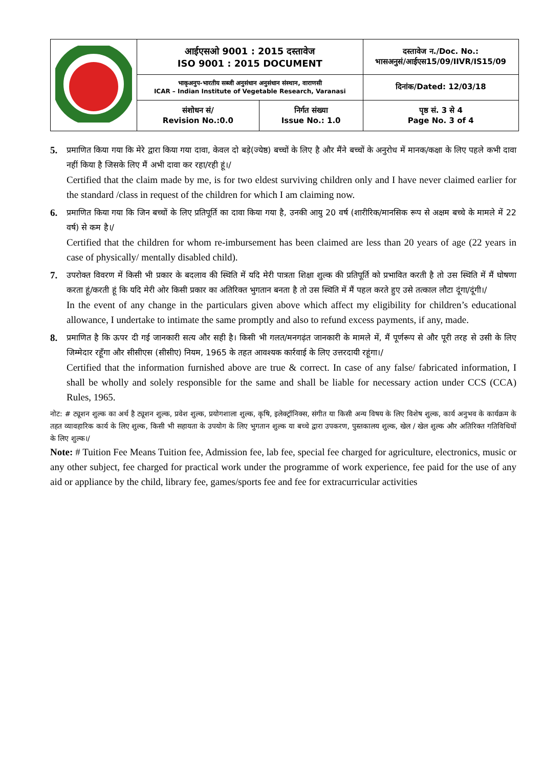| | आईएसओ 9001 : 2015 दस्तावेज ISO 9001 : 2015 DOCUMENT | | दस्तावेज न./Doc. No.: भासअनुसं/आईएस15/09/IIVR/IS15/09 |
| | भाकृअनुप-भारतीय सब्जी अनुसंधान अनुसंधान संस्थान, वाराणसी ICAR – Indian Institute of Vegetable Research, Varanasi | | दिनांक/Dated: 12/03/18 |
| | संशोधन सं/ Revision No.:0.0 | निर्गत संख्या Issue No.: 1.0 | पृष्ठ सं. 3 से 4 Page No. 3 of 4 |
5.
प्रमाणित किया गया कि मेरे द्वारा किया गया दावा, केवल दो बड़े(ज्येष्ठ) बच्चों के लिए है और मैंने बच्चों के अनुरोध में मानक/कक्षा के लिए पहले कभी दावा नहीं किया है जिसके लिए मैं अभी दावा कर रहा/रही हूं।/
Certified that the claim made by me, is for two eldest surviving children only and I have never claimed earlier for the standard /class in request of the children for which I am claiming now.
6.
प्रमाणित किया गया कि जिन बच्चों के लिए प्रतिपूर्ति का दावा किया गया है, उनकी आयु 20 वर्ष (शारीरिक/मानसिक रूप से अक्षम बच्चे के मामले में 22 वर्ष) से कम है।/
Certified that the children for whom re-imbursement has been claimed are less than 20 years of age (22 years in case of physically/ mentally disabled child).
7.
उपरोक्त विवरण में किसी भी प्रकार के बदलाव की स्थिति में यदि मेरी पात्रता शिक्षा शुल्क की प्रतिपूर्ति को प्रभावित करती है तो उस स्थिति में मैं घोषणा करता हूं/करती हूं कि यदि मेरी ओर किसी प्रकार का अतिरिक्त भुगतान बनता है तो उस स्थिति में मैं पहल करते हुए उसे तत्काल लौटा दूंगा/दूंगी।/
In the event of any change in the particulars given above which affect my eligibility for children’s educational allowance, I undertake to intimate the same promptly and also to refund excess payments, if any, made.
8.
प्रमाणित है कि ऊपर दी गई जानकारी सत्य और सही है। किसी भी गलत/मनगढ़ंत जानकारी के मामले में, मैं पूर्णरूप से और पूरी तरह से उसी के लिए जिम्मेदार रहूँगा और सीसीएस (सीसीए) नियम, 1965 के तहत आवश्यक कार्रवाई के लिए उत्तरदायी रहूंगा।/
Certified that the information furnished above are true & correct. In case of any false/ fabricated information, I shall be wholly and solely responsible for the same and shall be liable for necessary action under CCS (CCA) Rules, 1965.
नोट: # ट्यूशन शुल्क का अर्थ है ट्यूशन शुल्क, प्रवेश शुल्क, प्रयोगशाला शुल्क, कृषि, इलेक्ट्रॉनिक्स, संगीत या किसी अन्य विषय के लिए विशेष शुल्क, कार्य अनुभव के कार्यक्रम के तहत व्यावहारिक कार्य के लिए शुल्क, किसी भी सहायता के उपयोग के लिए भुगतान शुल्क या बच्चे द्वारा उपकरण, पुस्तकालय शुल्क, खेल / खेल शुल्क और अतिरिक्त गतिविधियों के लिए शुल्क।/
Note: # Tuition Fee Means Tuition fee, Admission fee, lab fee, special fee charged for agriculture, electronics, music or any other subject, fee charged for practical work under the programme of work experience, fee paid for the use of any aid or appliance by the child, library fee, games/sports fee and fee for extracurricular activities